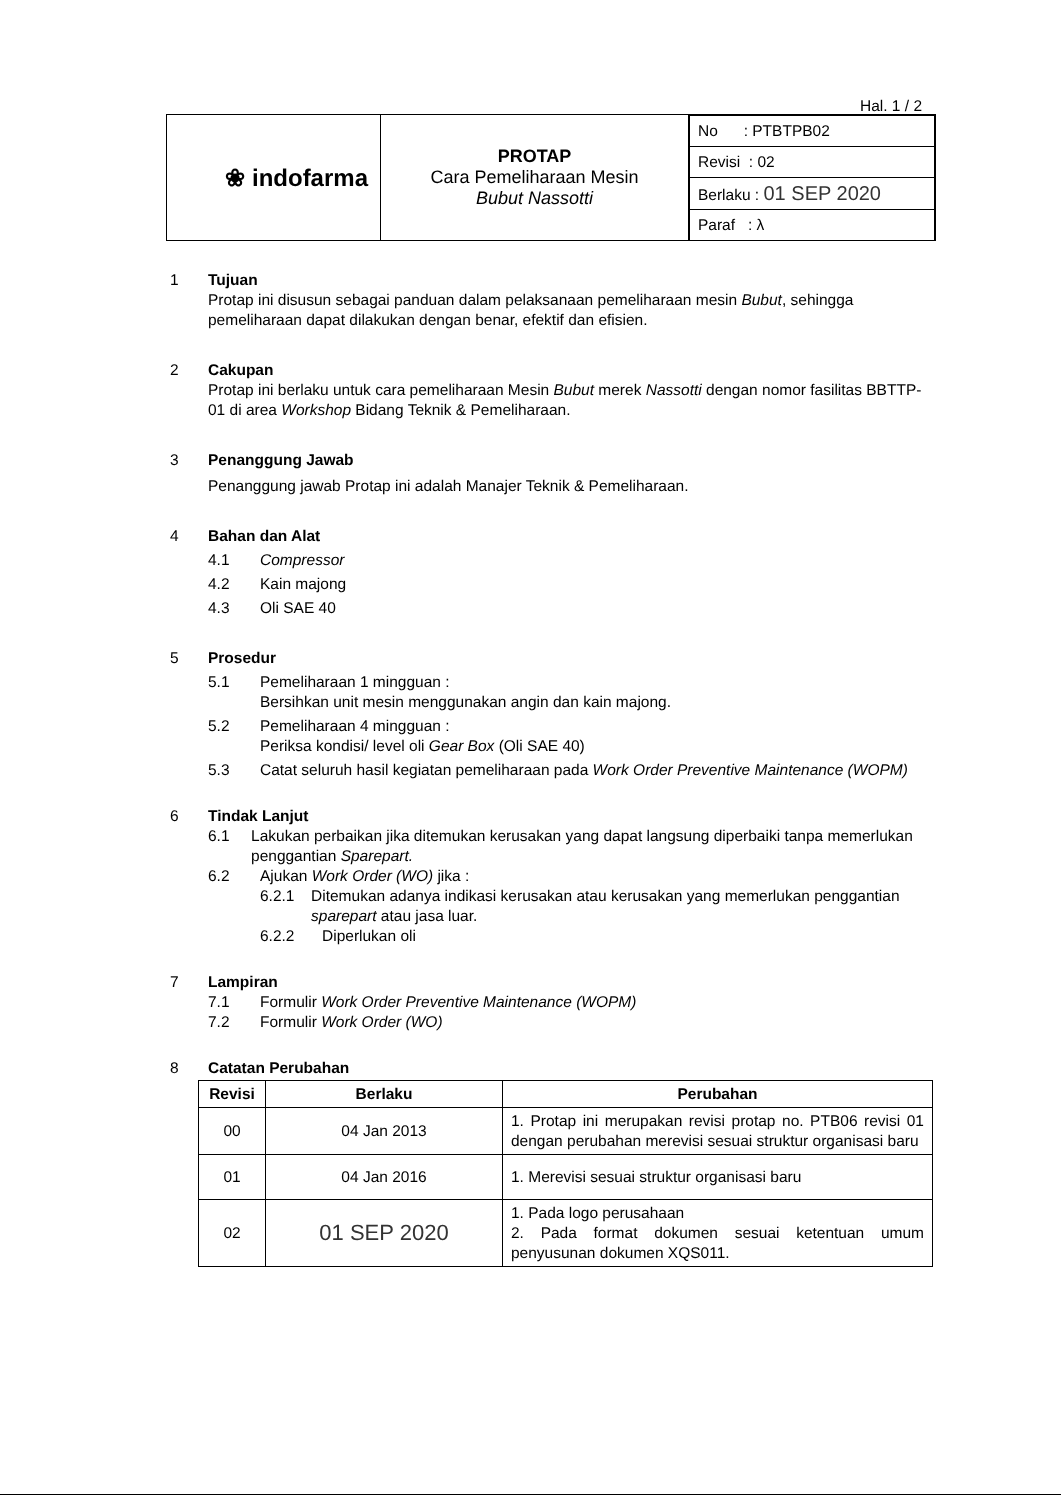Hal. 1 / 2
| ❀ indofarma | PROTAP Cara Pemeliharaan Mesin Bubut Nassotti | / No : PTBTPB02 / / Revisi : 02 / / Berlaku : 01 SEP 2020 / / Paraf : λ / |
1 Tujuan
Protap ini disusun sebagai panduan dalam pelaksanaan pemeliharaan mesin Bubut, sehingga pemeliharaan dapat dilakukan dengan benar, efektif dan efisien.
2 Cakupan
Protap ini berlaku untuk cara pemeliharaan Mesin Bubut merek Nassotti dengan nomor fasilitas BBTTP-01 di area Workshop Bidang Teknik & Pemeliharaan.
3 Penanggung Jawab
Penanggung jawab Protap ini adalah Manajer Teknik & Pemeliharaan.
4 Bahan dan Alat
4.1 Compressor
4.2 Kain majong
4.3 Oli SAE 40
5 Prosedur
5.1 Pemeliharaan 1 mingguan :
Bersihkan unit mesin menggunakan angin dan kain majong.
5.2 Pemeliharaan 4 mingguan :
Periksa kondisi/ level oli Gear Box (Oli SAE 40)
5.3 Catat seluruh hasil kegiatan pemeliharaan pada Work Order Preventive Maintenance (WOPM)
6 Tindak Lanjut
6.1 Lakukan perbaikan jika ditemukan kerusakan yang dapat langsung diperbaiki tanpa memerlukan penggantian Sparepart.
6.2 Ajukan Work Order (WO) jika :
6.2.1 Ditemukan adanya indikasi kerusakan atau kerusakan yang memerlukan penggantian sparepart atau jasa luar.
6.2.2 Diperlukan oli
7 Lampiran
7.1 Formulir Work Order Preventive Maintenance (WOPM)
7.2 Formulir Work Order (WO)
8 Catatan Perubahan
| Revisi | Berlaku | Perubahan |
| --- | --- | --- |
| 00 | 04 Jan 2013 | 1. Protap ini merupakan revisi protap no. PTB06 revisi 01 dengan perubahan merevisi sesuai struktur organisasi baru |
| 01 | 04 Jan 2016 | 1. Merevisi sesuai struktur organisasi baru |
| 02 | 01 SEP 2020 | 1. Pada logo perusahaan 2. Pada format dokumen sesuai ketentuan umum penyusunan dokumen XQS011. |